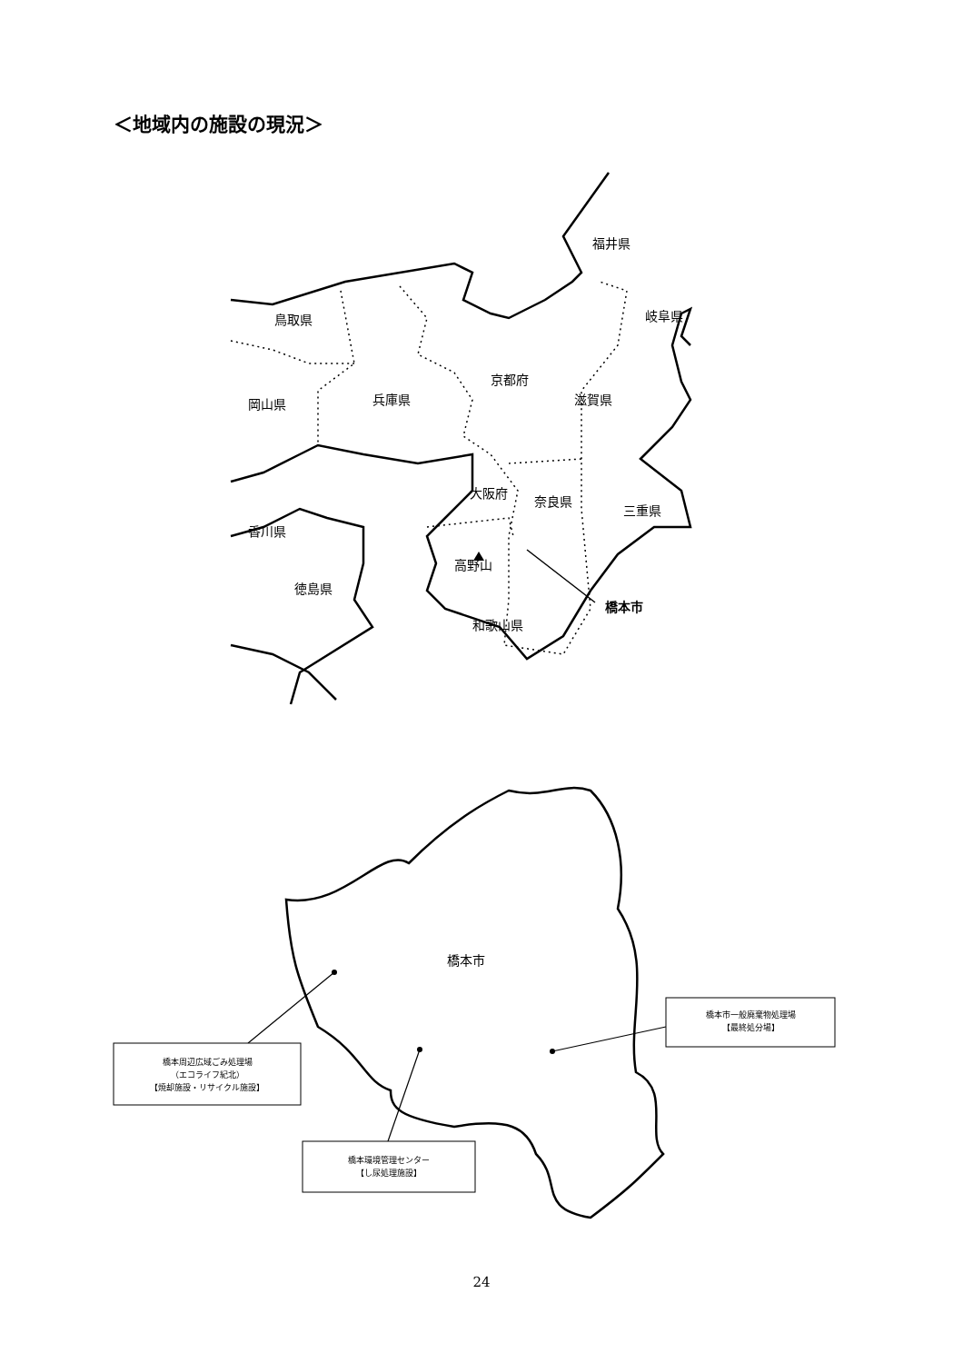＜地域内の施設の現況＞
福井県
岐阜県
鳥取県
京都府
滋賀県
兵庫県
岡山県
大阪府
奈良県
三重県
香川県
高野山
徳島県
橋本市
和歌山県
橋本市
橋本周辺広域ごみ処理場
（エコライフ紀北）
【焼却施設・リサイクル施設】
橋本環境管理センター
【し尿処理施設】
橋本市一般廃棄物処理場
【最終処分場】
24